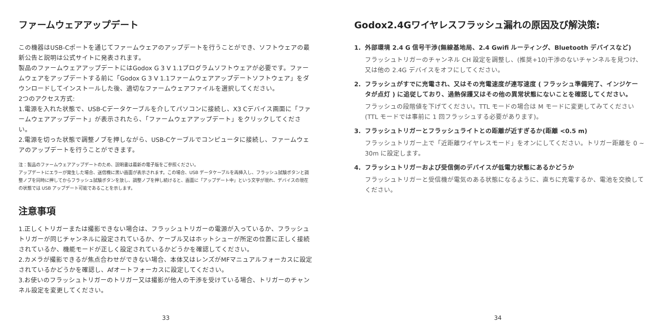ファームウェアアップデート
この機器はUSB-Cポートを通じてファームウェアのアップデートを行うことができ、ソフトウェアの最新公告と説明は公式サイトに発表されます。
製品のファームウェアアップデートにはGodox G 3 V 1.1プログラムソフトウェアが必要です。ファームウェアをアップデートする前に「Godox G 3 V 1.1ファームウェアアップデートソフトウェア」をダウンロードしてインストールした後、適切なファームウェアファイルを選択してください。
2つのアクセス方式:
1.電源を入れた状態で、USB-Cデータケーブルを介してパソコンに接続し、X3 Cデバイス画面に「ファームウェアアップデート」が表示されたら、「ファームウェアアップデート」をクリックしてください。
2.電源を切った状態で調整ノブを押しながら、USB-Cケーブルでコンピュータに接続し、ファームウェアのアップデートを行うことができます。
注：製品のファームウェアアップデートのため、説明書は最新の電子版をご参照ください。
アップデートにエラーが発生した場合、送信機に黒い画面が表示されます。この場合、USB データケーブルを再挿入し、フラッシュ試験ボタンと調整ノブを同時に押してからフラッシュ試験ボタンを放し、調整ノブを押し続けると、画面に「アップデート中」という文字が現れ、デバイスの現在の状態では USB アップデート可能であることを示します。
注意事項
1.正しくトリガーまたは撮影できない場合は、フラッシュトリガーの電源が入っているか、フラッシュトリガーが同じチャンネルに設定されているか、ケーブル又はホットシューが所定の位置に正しく接続されているか、機能モードが正しく設定されているかどうかを確認してください。
2.カメラが撮影できるが焦点合わせができない場合、本体又はレンズがMFマニュアルフォーカスに設定されているかどうかを確認し、Afオートフォーカスに設定してください。
3.お使いのフラッシュトリガーのトリガー又は撮影が他人の干渉を受けている場合、トリガーのチャンネル設定を変更してください。
33
Godox2.4Gワイヤレスフラッシュ漏れの原因及び解決策:
1. 外部環境 2.4 G 信号干渉(無線基地局、2.4 Gwifi ルーティング、Bluetooth デバイスなど)
フラッシュトリガーのチャンネル CH 設定を調整し、(推奨+10)干渉のないチャンネルを見つけ、又は他の 2.4G デバイスをオフにしてください。
2. フラッシュがすでに充電され、又はその充電速度が連写速度 ( フラッシュ準備完了、インジケータが点灯 ) に追従しており、過熱保護又はその他の異常状態にないことを確認してください。
フラッシュの段階値を下げてください。TTL モードの場合は M モードに変更してみてください(TTL モードでは事前に 1 回フラッシュする必要があります)。
3. フラッシュトリガーとフラッシュライトとの距離が近すぎるか(距離 <0.5 m)
フラッシュトリガー上で「近距離ワイヤレスモード」をオンにしてください。トリガー距離を 0 ~ 30m に設定します。
4. フラッシュトリガーおよび受信側のデバイスが低電力状態にあるかどうか
フラッシュトリガーと受信機が電気のある状態になるように、直ちに充電するか、電池を交換してください。
34